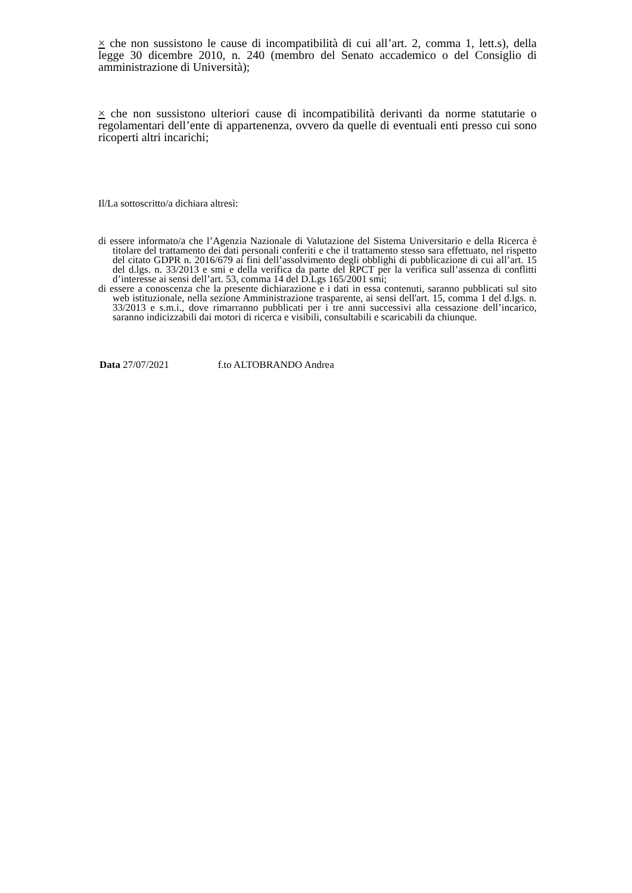× che non sussistono le cause di incompatibilità di cui all’art. 2, comma 1, lett.s), della legge 30 dicembre 2010, n. 240 (membro del Senato accademico o del Consiglio di amministrazione di Università);
× che non sussistono ulteriori cause di incompatibilità derivanti da norme statutarie o regolamentari dell’ente di appartenenza, ovvero da quelle di eventuali enti presso cui sono ricoperti altri incarichi;
Il/La sottoscritto/a dichiara altresì:
di essere informato/a che l’Agenzia Nazionale di Valutazione del Sistema Universitario e della Ricerca è titolare del trattamento dei dati personali conferiti e che il trattamento stesso sara effettuato, nel rispetto del citato GDPR n. 2016/679 ai fini dell’assolvimento degli obblighi di pubblicazione di cui all’art. 15 del d.lgs. n. 33/2013 e smi e della verifica da parte del RPCT per la verifica sull’assenza di conflitti d’interesse ai sensi dell’art. 53, comma 14 del D.Lgs 165/2001 smi;
di essere a conoscenza che la presente dichiarazione e i dati in essa contenuti, saranno pubblicati sul sito web istituzionale, nella sezione Amministrazione trasparente, ai sensi dell'art. 15, comma 1 del d.lgs. n. 33/2013 e s.m.i., dove rimarranno pubblicati per i tre anni successivi alla cessazione dell’incarico, saranno indicizzabili dai motori di ricerca e visibili, consultabili e scaricabili da chiunque.
Data 27/07/2021 f.to ALTOBRANDO Andrea